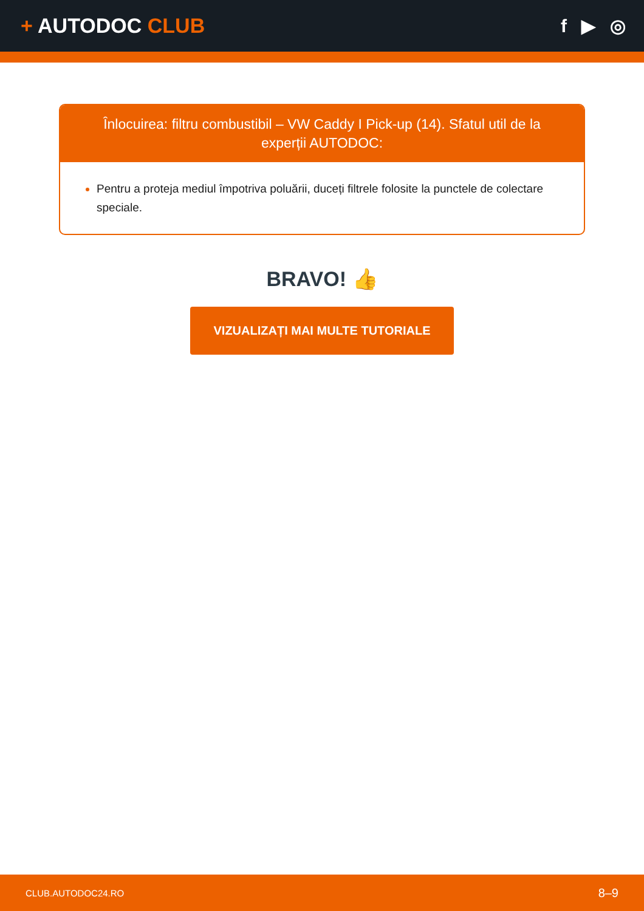+ AUTODOC CLUB f ▶ ◎
Înlocuirea: filtru combustibil – VW Caddy I Pick-up (14). Sfatul util de la experții AUTODOC:
Pentru a proteja mediul împotriva poluării, duceți filtrele folosite la punctele de colectare speciale.
BRAVO! 👍
VIZUALIZAȚI MAI MULTE TUTORIALE
CLUB.AUTODOC24.RO 8–9